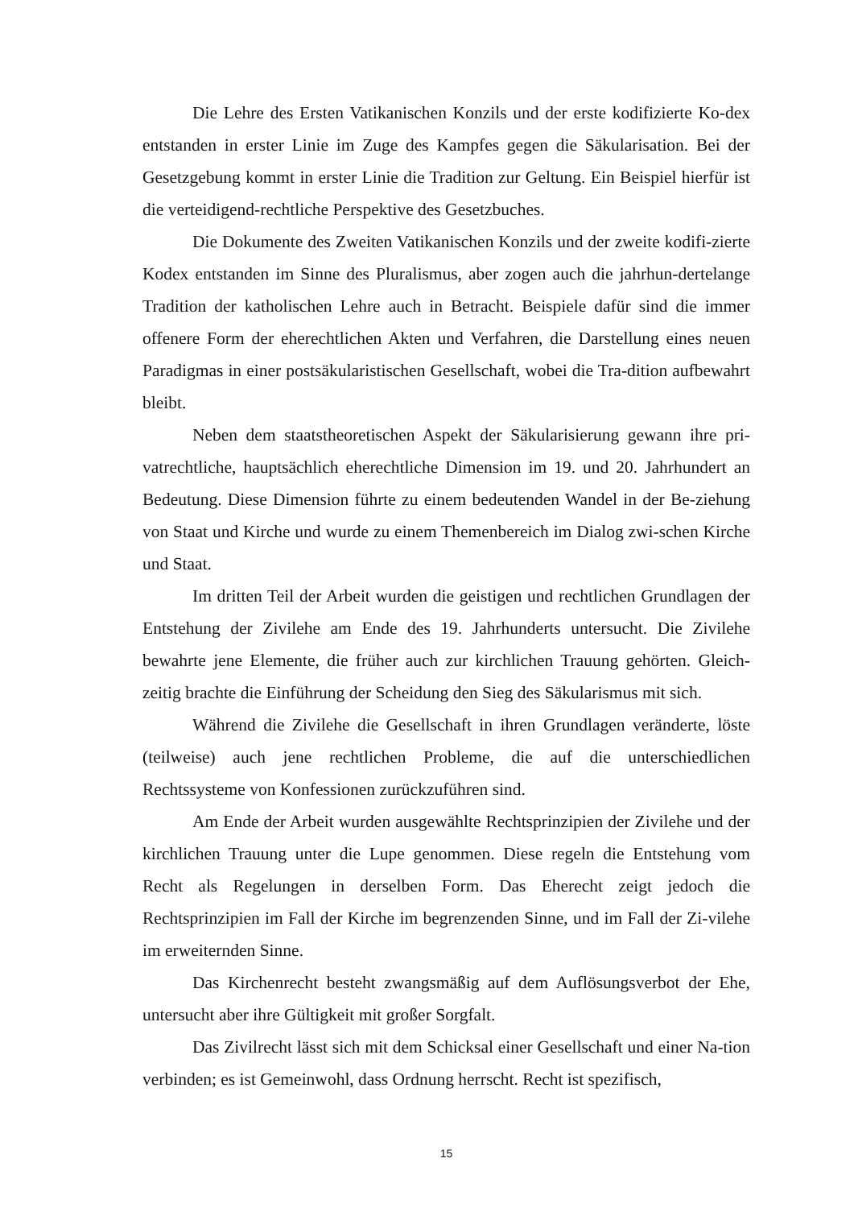Die Lehre des Ersten Vatikanischen Konzils und der erste kodifizierte Ko-dex entstanden in erster Linie im Zuge des Kampfes gegen die Säkularisation. Bei der Gesetzgebung kommt in erster Linie die Tradition zur Geltung. Ein Beispiel hierfür ist die verteidigend-rechtliche Perspektive des Gesetzbuches.
Die Dokumente des Zweiten Vatikanischen Konzils und der zweite kodifi-zierte Kodex entstanden im Sinne des Pluralismus, aber zogen auch die jahrhun-dertelange Tradition der katholischen Lehre auch in Betracht. Beispiele dafür sind die immer offenere Form der eherechtlichen Akten und Verfahren, die Darstellung eines neuen Paradigmas in einer postsäkularistischen Gesellschaft, wobei die Tra-dition aufbewahrt bleibt.
Neben dem staatstheoretischen Aspekt der Säkularisierung gewann ihre pri-vatrechtliche, hauptsächlich eherechtliche Dimension im 19. und 20. Jahrhundert an Bedeutung. Diese Dimension führte zu einem bedeutenden Wandel in der Be-ziehung von Staat und Kirche und wurde zu einem Themenbereich im Dialog zwi-schen Kirche und Staat.
Im dritten Teil der Arbeit wurden die geistigen und rechtlichen Grundlagen der Entstehung der Zivilehe am Ende des 19. Jahrhunderts untersucht. Die Zivilehe bewahrte jene Elemente, die früher auch zur kirchlichen Trauung gehörten. Gleich-zeitig brachte die Einführung der Scheidung den Sieg des Säkularismus mit sich.
Während die Zivilehe die Gesellschaft in ihren Grundlagen veränderte, löste (teilweise) auch jene rechtlichen Probleme, die auf die unterschiedlichen Rechtssysteme von Konfessionen zurückzuführen sind.
Am Ende der Arbeit wurden ausgewählte Rechtsprinzipien der Zivilehe und der kirchlichen Trauung unter die Lupe genommen. Diese regeln die Entstehung vom Recht als Regelungen in derselben Form. Das Eherecht zeigt jedoch die Rechtsprinzipien im Fall der Kirche im begrenzenden Sinne, und im Fall der Zi-vilehe im erweiternden Sinne.
Das Kirchenrecht besteht zwangsmäßig auf dem Auflösungsverbot der Ehe, untersucht aber ihre Gültigkeit mit großer Sorgfalt.
Das Zivilrecht lässt sich mit dem Schicksal einer Gesellschaft und einer Na-tion verbinden; es ist Gemeinwohl, dass Ordnung herrscht. Recht ist spezifisch,
15